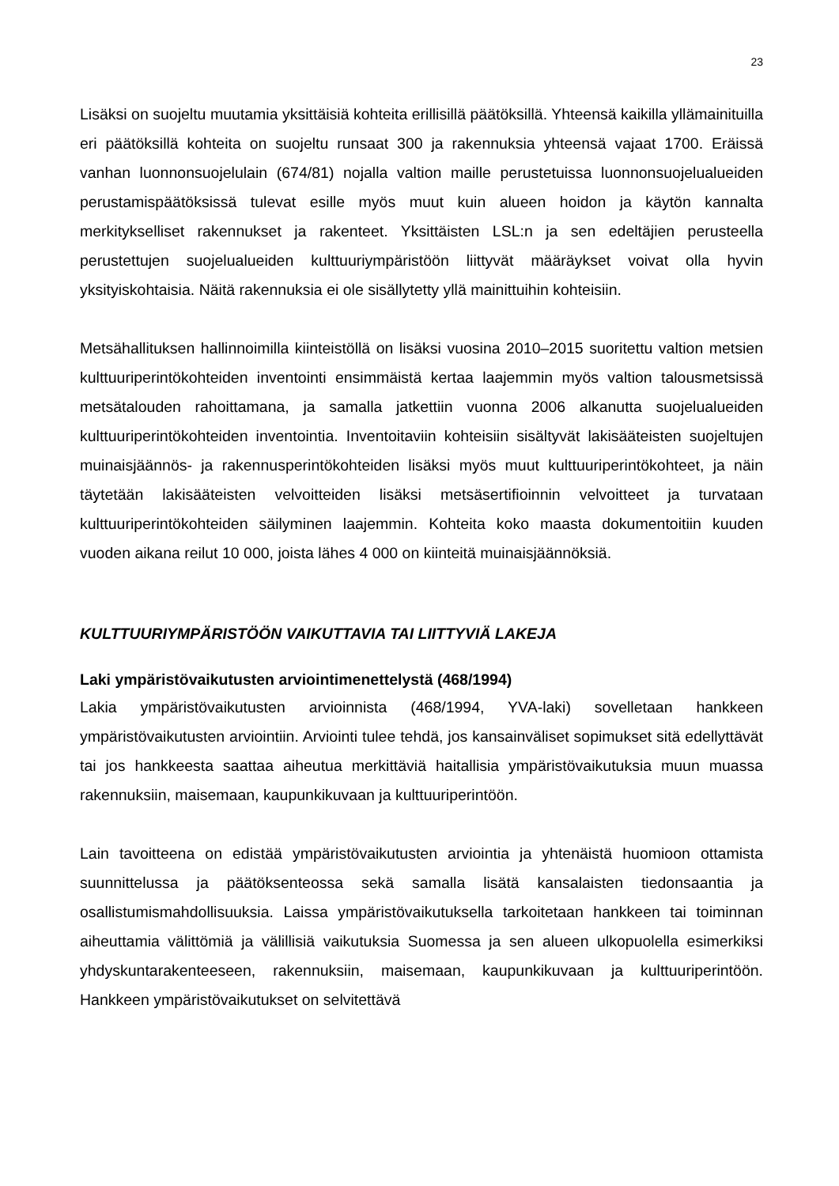23
Lisäksi on suojeltu muutamia yksittäisiä kohteita erillisillä päätöksillä. Yhteensä kaikilla yllämainituilla eri päätöksillä kohteita on suojeltu runsaat 300 ja rakennuksia yhteensä vajaat 1700. Eräissä vanhan luonnonsuojelulain (674/81) nojalla valtion maille perustetuissa luonnonsuojelualueiden perustamispäätöksissä tulevat esille myös muut kuin alueen hoidon ja käytön kannalta merkitykselliset rakennukset ja rakenteet. Yksittäisten LSL:n ja sen edeltäjien perusteella perustettujen suojelualueiden kulttuuriympäristöön liittyvät määräykset voivat olla hyvin yksityiskohtaisia. Näitä rakennuksia ei ole sisällytetty yllä mainittuihin kohteisiin.
Metsähallituksen hallinnoimilla kiinteistöllä on lisäksi vuosina 2010–2015 suoritettu valtion metsien kulttuuriperintökohteiden inventointi ensimmäistä kertaa laajemmin myös valtion talousmetsissä metsätalouden rahoittamana, ja samalla jatkettiin vuonna 2006 alkanutta suojelualueiden kulttuuriperintökohteiden inventointia. Inventoitaviin kohteisiin sisältyvät lakisääteisten suojeltujen muinaisjäännös- ja rakennusperintökohteiden lisäksi myös muut kulttuuriperintökohteet, ja näin täytetään lakisääteisten velvoitteiden lisäksi metsäsertifioinnin velvoitteet ja turvataan kulttuuriperintökohteiden säilyminen laajemmin. Kohteita koko maasta dokumentoitiin kuuden vuoden aikana reilut 10 000, joista lähes 4 000 on kiinteitä muinaisjäännöksiä.
KULTTUURIYMPÄRISTÖÖN VAIKUTTAVIA TAI LIITTYVIÄ LAKEJA
Laki ympäristövaikutusten arviointimenettelystä (468/1994)
Lakia ympäristövaikutusten arvioinnista (468/1994, YVA-laki) sovelletaan hankkeen ympäristövaikutusten arviointiin. Arviointi tulee tehdä, jos kansainväliset sopimukset sitä edellyttävät tai jos hankkeesta saattaa aiheutua merkittäviä haitallisia ympäristövaikutuksia muun muassa rakennuksiin, maisemaan, kaupunkikuvaan ja kulttuuriperintöön.
Lain tavoitteena on edistää ympäristövaikutusten arviointia ja yhtenäistä huomioon ottamista suunnittelussa ja päätöksenteossa sekä samalla lisätä kansalaisten tiedonsaantia ja osallistumismahdollisuuksia. Laissa ympäristövaikutuksella tarkoitetaan hankkeen tai toiminnan aiheuttamia välittömiä ja välillisiä vaikutuksia Suomessa ja sen alueen ulkopuolella esimerkiksi yhdyskuntarakenteeseen, rakennuksiin, maisemaan, kaupunkikuvaan ja kulttuuriperintöön. Hankkeen ympäristövaikutukset on selvitettävä